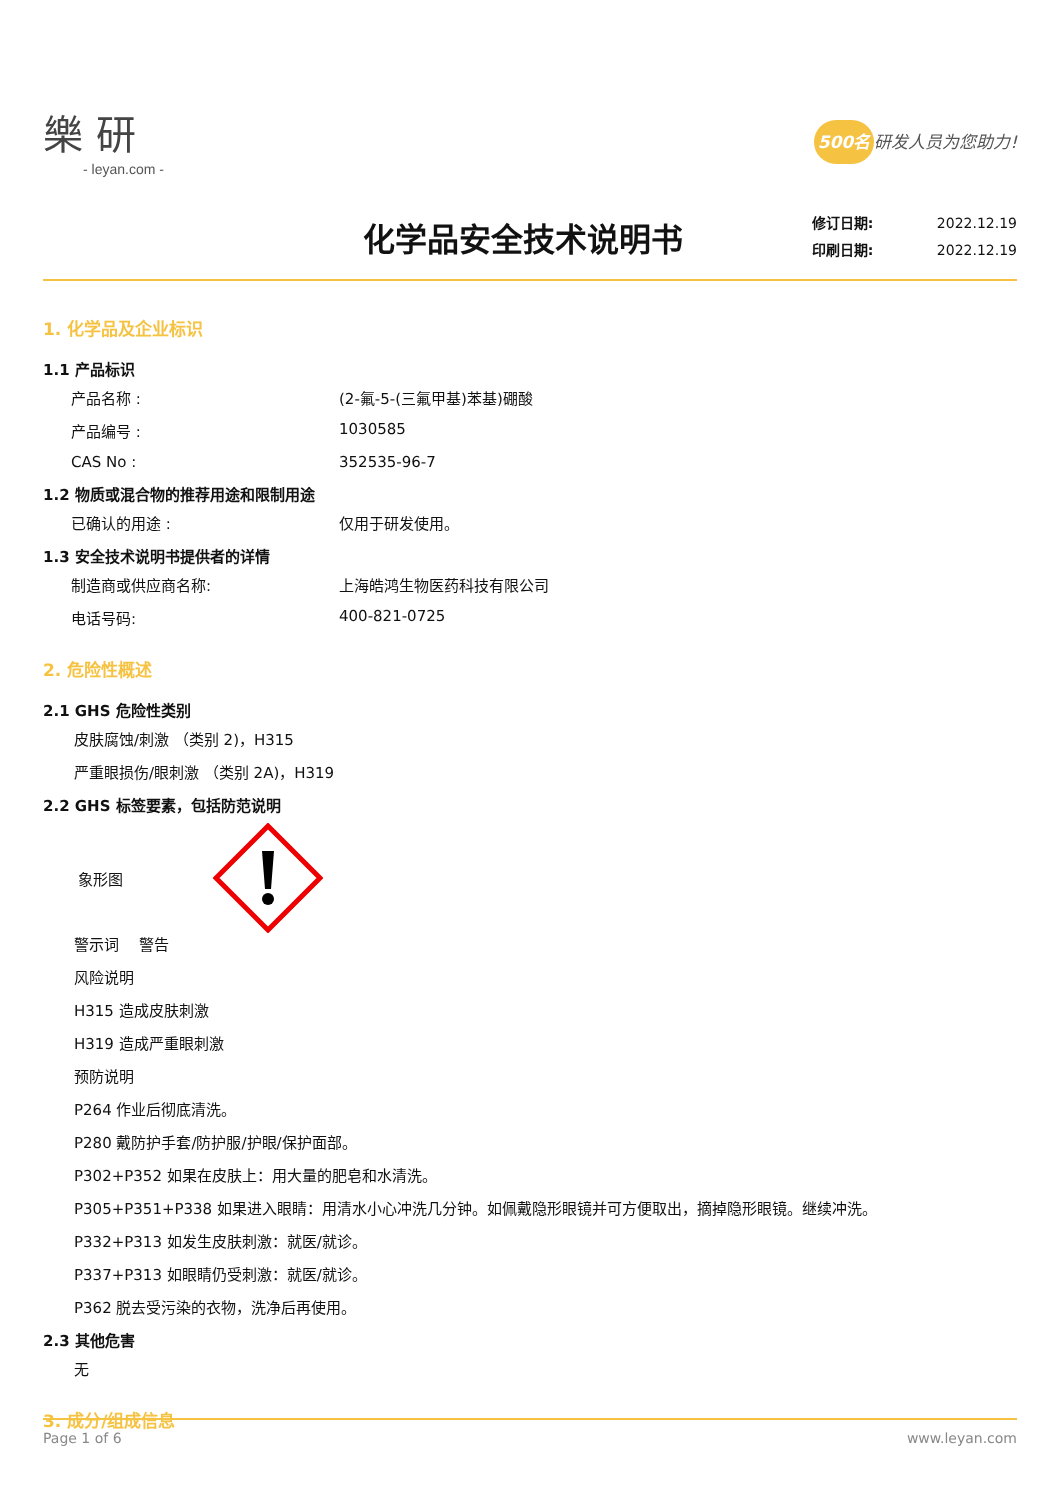樂 研
- leyan.com -
500名 研发人员为您助力!
化学品安全技术说明书
修订日期: 2022.12.19
印刷日期: 2022.12.19
1. 化学品及企业标识
1.1 产品标识
产品名称 : (2-氟-5-(三氟甲基)苯基)硼酸
产品编号 : 1030585
CAS No : 352535-96-7
1.2 物质或混合物的推荐用途和限制用途
已确认的用途 : 仅用于研发使用。
1.3 安全技术说明书提供者的详情
制造商或供应商名称: 上海皓鸿生物医药科技有限公司
电话号码: 400-821-0725
2. 危险性概述
2.1 GHS 危险性类别
皮肤腐蚀/刺激 （类别 2)，H315
严重眼损伤/眼刺激 （类别 2A)，H319
2.2 GHS 标签要素，包括防范说明
象形图
警示词　 警告
风险说明
H315 造成皮肤刺激
H319 造成严重眼刺激
预防说明
P264 作业后彻底清洗。
P280 戴防护手套/防护服/护眼/保护面部。
P302+P352 如果在皮肤上：用大量的肥皂和水清洗。
P305+P351+P338 如果进入眼睛：用清水小心冲洗几分钟。如佩戴隐形眼镜并可方便取出，摘掉隐形眼镜。继续冲洗。
P332+P313 如发生皮肤刺激：就医/就诊。
P337+P313 如眼睛仍受刺激：就医/就诊。
P362 脱去受污染的衣物，洗净后再使用。
2.3 其他危害
无
3. 成分/组成信息
Page 1 of 6 www.leyan.com